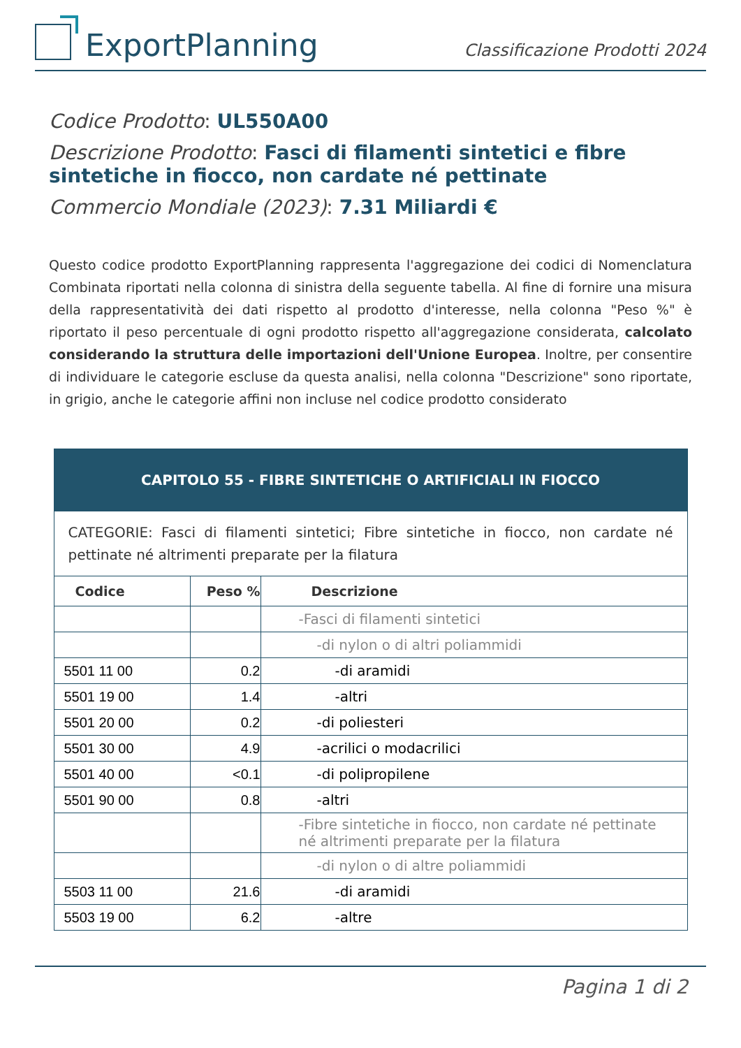ExportPlanning
Classificazione Prodotti 2024
Codice Prodotto: UL550A00
Descrizione Prodotto: Fasci di filamenti sintetici e fibre sintetiche in fiocco, non cardate né pettinate
Commercio Mondiale (2023): 7.31 Miliardi €
Questo codice prodotto ExportPlanning rappresenta l'aggregazione dei codici di Nomenclatura Combinata riportati nella colonna di sinistra della seguente tabella. Al fine di fornire una misura della rappresentatività dei dati rispetto al prodotto d'interesse, nella colonna "Peso %" è riportato il peso percentuale di ogni prodotto rispetto all'aggregazione considerata, calcolato considerando la struttura delle importazioni dell'Unione Europea. Inoltre, per consentire di individuare le categorie escluse da questa analisi, nella colonna "Descrizione" sono riportate, in grigio, anche le categorie affini non incluse nel codice prodotto considerato
| CAPITOLO 55 - FIBRE SINTETICHE O ARTIFICIALI IN FIOCCO | | |
| CATEGORIE: Fasci di filamenti sintetici; Fibre sintetiche in fiocco, non cardate né pettinate né altrimenti preparate per la filatura | | |
| Codice | Peso % | Descrizione |
| | | -Fasci di filamenti sintetici |
| | | -di nylon o di altri poliammidi |
| 5501 11 00 | 0.2 | -di aramidi |
| 5501 19 00 | 1.4 | -altri |
| 5501 20 00 | 0.2 | -di poliesteri |
| 5501 30 00 | 4.9 | -acrilici o modacrilici |
| 5501 40 00 | <0.1 | -di polipropilene |
| 5501 90 00 | 0.8 | -altri |
| | | -Fibre sintetiche in fiocco, non cardate né pettinate né altrimenti preparate per la filatura |
| | | -di nylon o di altre poliammidi |
| 5503 11 00 | 21.6 | -di aramidi |
| 5503 19 00 | 6.2 | -altre |
Pagina 1 di 2